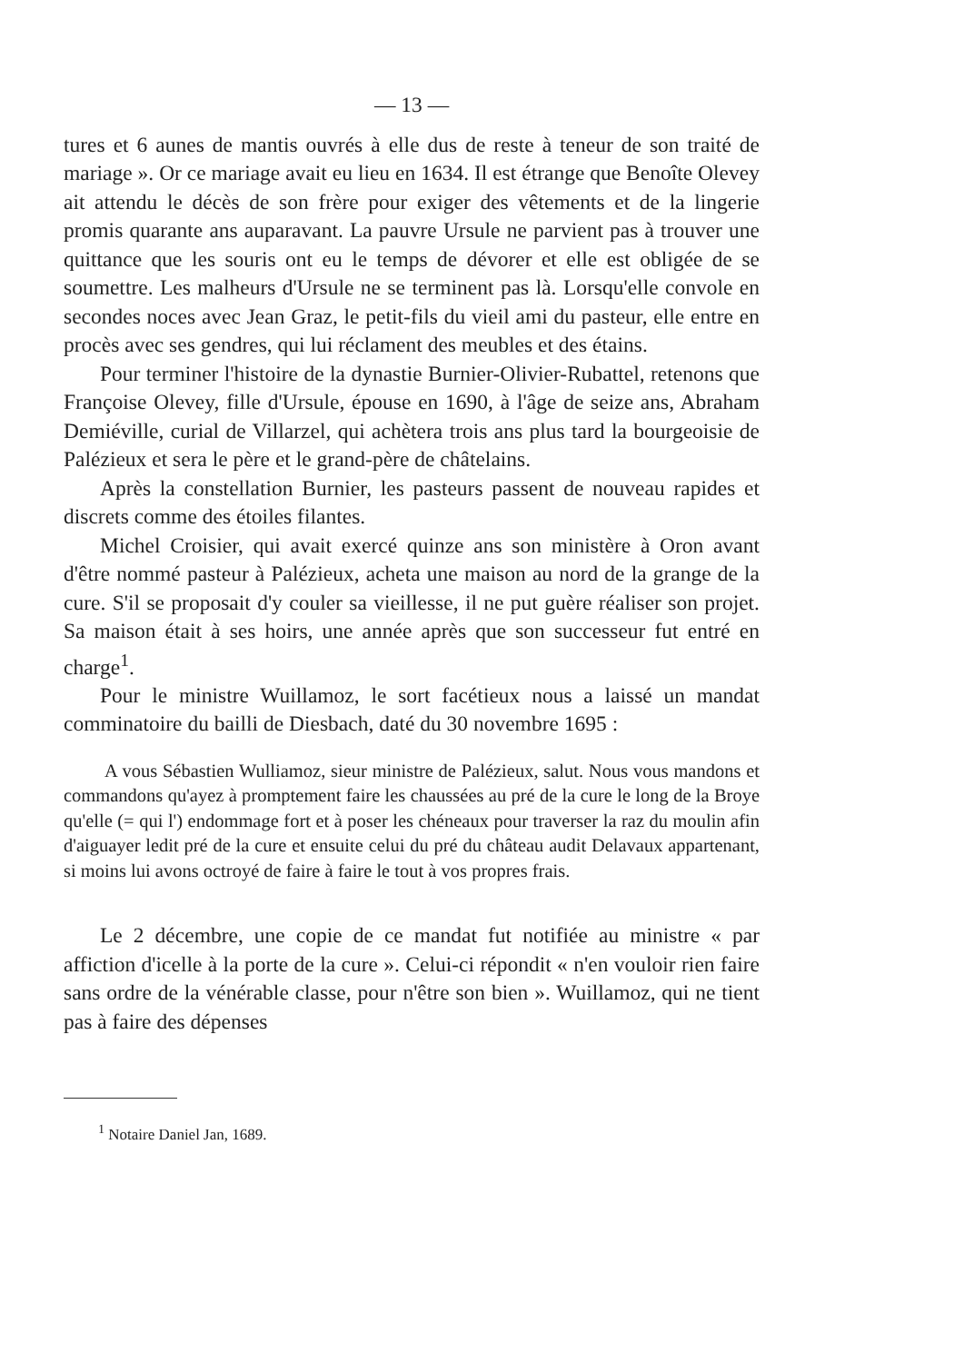— 13 —
tures et 6 aunes de mantis ouvrés à elle dus de reste à teneur de son traité de mariage ». Or ce mariage avait eu lieu en 1634. Il est étrange que Benoîte Olevey ait attendu le décès de son frère pour exiger des vêtements et de la lingerie promis quarante ans auparavant. La pauvre Ursule ne parvient pas à trouver une quittance que les souris ont eu le temps de dévorer et elle est obligée de se soumettre. Les malheurs d'Ursule ne se terminent pas là. Lorsqu'elle convole en secondes noces avec Jean Graz, le petit-fils du vieil ami du pasteur, elle entre en procès avec ses gendres, qui lui réclament des meubles et des étains.
Pour terminer l'histoire de la dynastie Burnier-Olivier-Rubattel, retenons que Françoise Olevey, fille d'Ursule, épouse en 1690, à l'âge de seize ans, Abraham Demiéville, curial de Villarzel, qui achètera trois ans plus tard la bourgeoisie de Palézieux et sera le père et le grand-père de châtelains.
Après la constellation Burnier, les pasteurs passent de nouveau rapides et discrets comme des étoiles filantes.
Michel Croisier, qui avait exercé quinze ans son ministère à Oron avant d'être nommé pasteur à Palézieux, acheta une maison au nord de la grange de la cure. S'il se proposait d'y couler sa vieillesse, il ne put guère réaliser son projet. Sa maison était à ses hoirs, une année après que son successeur fut entré en charge<sup>1</sup>.
Pour le ministre Wuillamoz, le sort facétieux nous a laissé un mandat comminatoire du bailli de Diesbach, daté du 30 novembre 1695 :
A vous Sébastien Wulliamoz, sieur ministre de Palézieux, salut. Nous vous mandons et commandons qu'ayez à promptement faire les chaussées au pré de la cure le long de la Broye qu'elle (= qui l') endommage fort et à poser les chéneaux pour traverser la raz du moulin afin d'aiguayer ledit pré de la cure et ensuite celui du pré du château audit Delavaux appartenant, si moins lui avons octroyé de faire à faire le tout à vos propres frais.
Le 2 décembre, une copie de ce mandat fut notifiée au ministre « par affiction d'icelle à la porte de la cure ». Celui-ci répondit « n'en vouloir rien faire sans ordre de la vénérable classe, pour n'être son bien ». Wuillamoz, qui ne tient pas à faire des dépenses
<sup>1</sup> Notaire Daniel Jan, 1689.